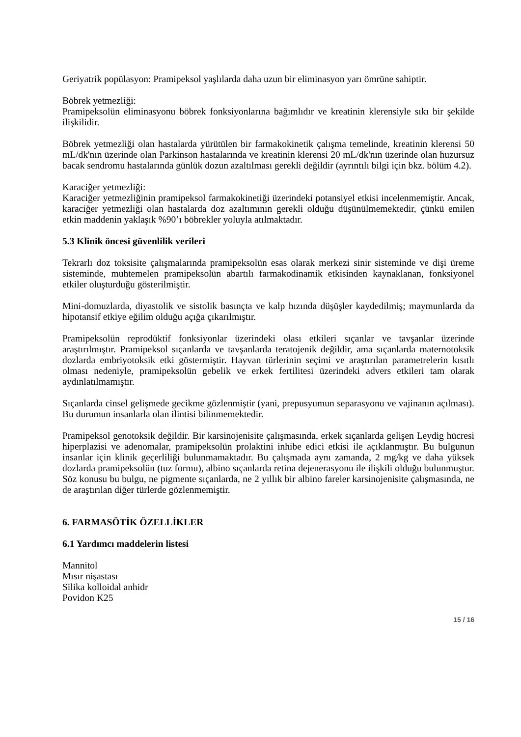Geriyatrik popülasyon: Pramipeksol yaşlılarda daha uzun bir eliminasyon yarı ömrüne sahiptir.
Böbrek yetmezliği:
Pramipeksolün eliminasyonu böbrek fonksiyonlarına bağımlıdır ve kreatinin klerensiyle sıkı bir şekilde ilişkilidir.
Böbrek yetmezliği olan hastalarda yürütülen bir farmakokinetik çalışma temelinde, kreatinin klerensi 50 mL/dk'nın üzerinde olan Parkinson hastalarında ve kreatinin klerensi 20 mL/dk'nın üzerinde olan huzursuz bacak sendromu hastalarında günlük dozun azaltılması gerekli değildir (ayrıntılı bilgi için bkz. bölüm 4.2).
Karaciğer yetmezliği:
Karaciğer yetmezliğinin pramipeksol farmakokinetiği üzerindeki potansiyel etkisi incelenmemiştir. Ancak, karaciğer yetmezliği olan hastalarda doz azaltımının gerekli olduğu düşünülmemektedir, çünkü emilen etkin maddenin yaklaşık %90’ı böbrekler yoluyla atılmaktadır.
5.3 Klinik öncesi güvenlilik verileri
Tekrarlı doz toksisite çalışmalarında pramipeksolün esas olarak merkezi sinir sisteminde ve dişi üreme sisteminde, muhtemelen pramipeksolün abartılı farmakodinamik etkisinden kaynaklanan, fonksiyonel etkiler oluşturduğu gösterilmiştir.
Mini-domuzlarda, diyastolik ve sistolik basınçta ve kalp hızında düşüşler kaydedilmiş; maymunlarda da hipotansif etkiye eğilim olduğu açığa çıkarılmıştır.
Pramipeksolün reprodüktif fonksiyonlar üzerindeki olası etkileri sıçanlar ve tavşanlar üzerinde araştırılmıştır. Pramipeksol sıçanlarda ve tavşanlarda teratojenik değildir, ama sıçanlarda maternotoksik dozlarda embriyotoksik etki göstermiştir. Hayvan türlerinin seçimi ve araştırılan parametrelerin kısıtlı olması nedeniyle, pramipeksolün gebelik ve erkek fertilitesi üzerindeki advers etkileri tam olarak aydınlatılmamıştır.
Sıçanlarda cinsel gelişmede gecikme gözlenmiştir (yani, prepusyumun separasyonu ve vajinanın açılması). Bu durumun insanlarla olan ilintisi bilinmemektedir.
Pramipeksol genotoksik değildir. Bir karsinojenisite çalışmasında, erkek sıçanlarda gelişen Leydig hücresi hiperplazisi ve adenomalar, pramipeksolün prolaktini inhibe edici etkisi ile açıklanmıştır. Bu bulgunun insanlar için klinik geçerliliği bulunmamaktadır. Bu çalışmada aynı zamanda, 2 mg/kg ve daha yüksek dozlarda pramipeksolün (tuz formu), albino sıçanlarda retina dejenerasyonu ile ilişkili olduğu bulunmuştur. Söz konusu bu bulgu, ne pigmente sıçanlarda, ne 2 yıllık bir albino fareler karsinojenisite çalışmasında, ne de araştırılan diğer türlerde gözlenmemiştir.
6. FARMASÖTİK ÖZELLİKLER
6.1 Yardımcı maddelerin listesi
Mannitol
Mısır nişastası
Silika kolloidal anhidr
Povidon K25
15 / 16